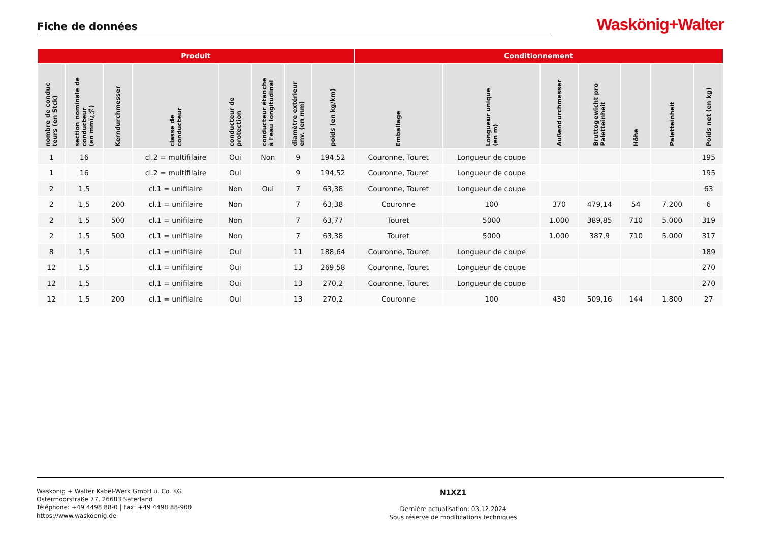Fiche de données
Waskönig+Walter
| Produit | | | | | | | | Conditionnement | | | | | | |
| --- | --- | --- | --- | --- | --- | --- | --- | --- | --- | --- | --- | --- | --- | --- |
| nombre de conduc teurs (en Stck) | section nominale de conducteur (en mmï¿½) | Kerndurchmesser | classe de conducteur | conducteur de protection | conducteur étanche à l'eau longitudinal | diamètre extérieur env. (en mm) | poids (en kg/km) | Emballage | Longueur unique (en m) | Außendurchmesser | Bruttogewicht pro Paletteinheit | Höhe | Paletteinheit | Poids net (en kg) |
| 1 | 16 | | cl.2 = multifilaire | Oui | Non | 9 | 194,52 | Couronne, Touret | Longueur de coupe | | | | | 195 |
| 1 | 16 | | cl.2 = multifilaire | Oui | | 9 | 194,52 | Couronne, Touret | Longueur de coupe | | | | | 195 |
| 2 | 1,5 | | cl.1 = unifilaire | Non | Oui | 7 | 63,38 | Couronne, Touret | Longueur de coupe | | | | | 63 |
| 2 | 1,5 | 200 | cl.1 = unifilaire | Non | | 7 | 63,38 | Couronne | 100 | 370 | 479,14 | 54 | 7.200 | 6 |
| 2 | 1,5 | 500 | cl.1 = unifilaire | Non | | 7 | 63,77 | Touret | 5000 | 1.000 | 389,85 | 710 | 5.000 | 319 |
| 2 | 1,5 | 500 | cl.1 = unifilaire | Non | | 7 | 63,38 | Touret | 5000 | 1.000 | 387,9 | 710 | 5.000 | 317 |
| 8 | 1,5 | | cl.1 = unifilaire | Oui | | 11 | 188,64 | Couronne, Touret | Longueur de coupe | | | | | 189 |
| 12 | 1,5 | | cl.1 = unifilaire | Oui | | 13 | 269,58 | Couronne, Touret | Longueur de coupe | | | | | 270 |
| 12 | 1,5 | | cl.1 = unifilaire | Oui | | 13 | 270,2 | Couronne, Touret | Longueur de coupe | | | | | 270 |
| 12 | 1,5 | 200 | cl.1 = unifilaire | Oui | | 13 | 270,2 | Couronne | 100 | 430 | 509,16 | 144 | 1.800 | 27 |
Waskönig + Walter Kabel-Werk GmbH u. Co. KG
Ostermoorstraße 77, 26683 Saterland
Téléphone: +49 4498 88-0 | Fax: +49 4498 88-900
https://www.waskoenig.de
N1XZ1
Dernière actualisation: 03.12.2024
Sous réserve de modifications techniques